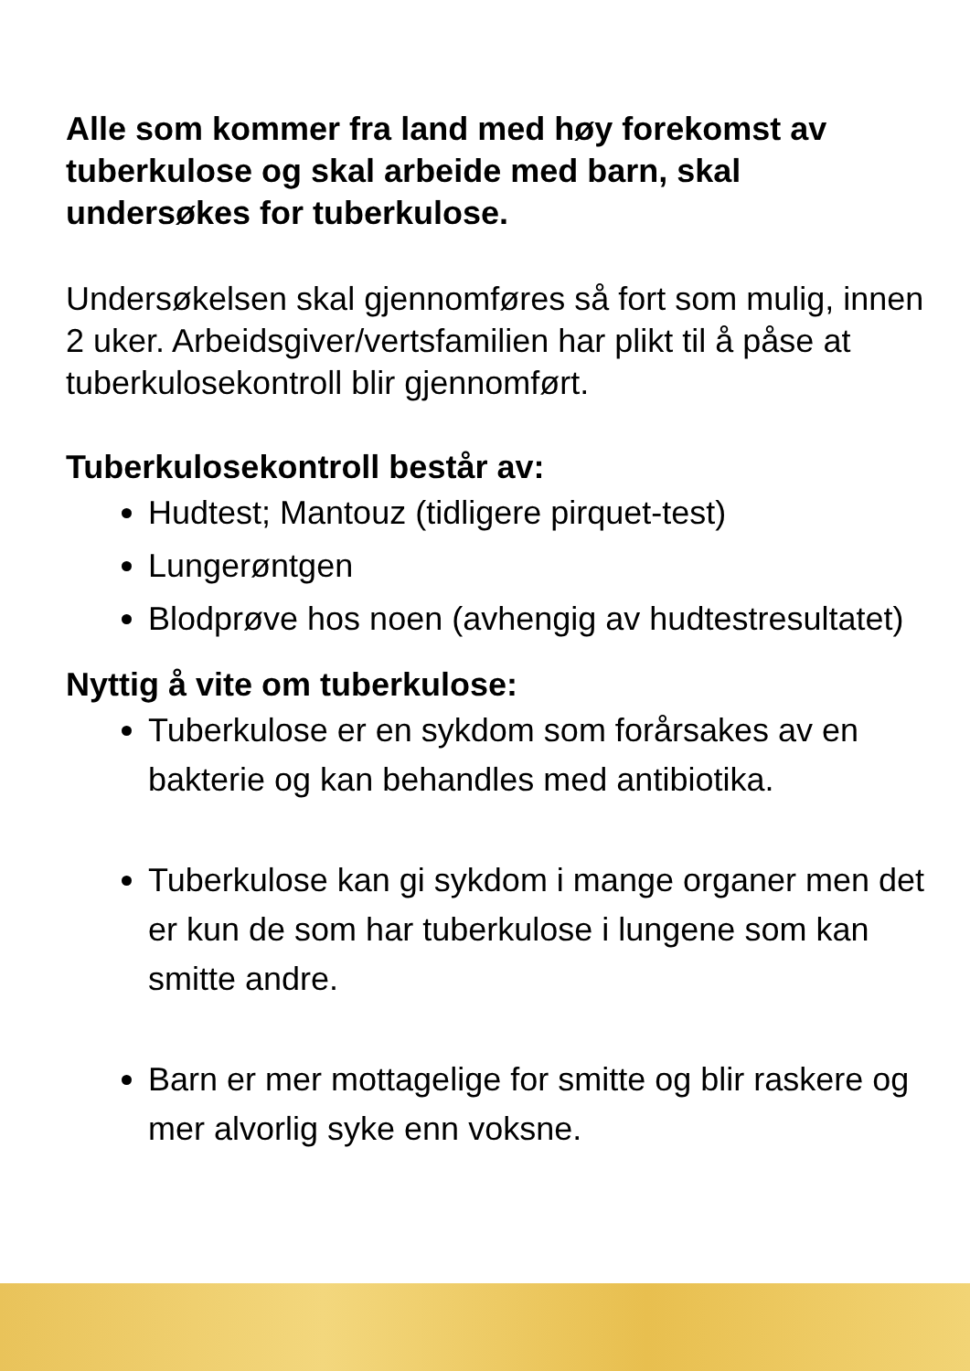Alle som kommer fra land med høy forekomst av tuberkulose og skal arbeide med barn, skal undersøkes for tuberkulose.
Undersøkelsen skal gjennomføres så fort som mulig, innen 2 uker. Arbeidsgiver/vertsfamilien har plikt til å påse at tuberkulosekontroll blir gjennomført.
Tuberkulosekontroll består av:
Hudtest; Mantouz (tidligere pirquet-test)
Lungerøntgen
Blodprøve hos noen (avhengig av hudtestresultatet)
Nyttig å vite om tuberkulose:
Tuberkulose er en sykdom som forårsakes av en bakterie og kan behandles med antibiotika.
Tuberkulose kan gi sykdom i mange organer men det er kun de som har tuberkulose i lungene som kan smitte andre.
Barn er mer mottagelige for smitte og blir raskere og mer alvorlig syke enn voksne.